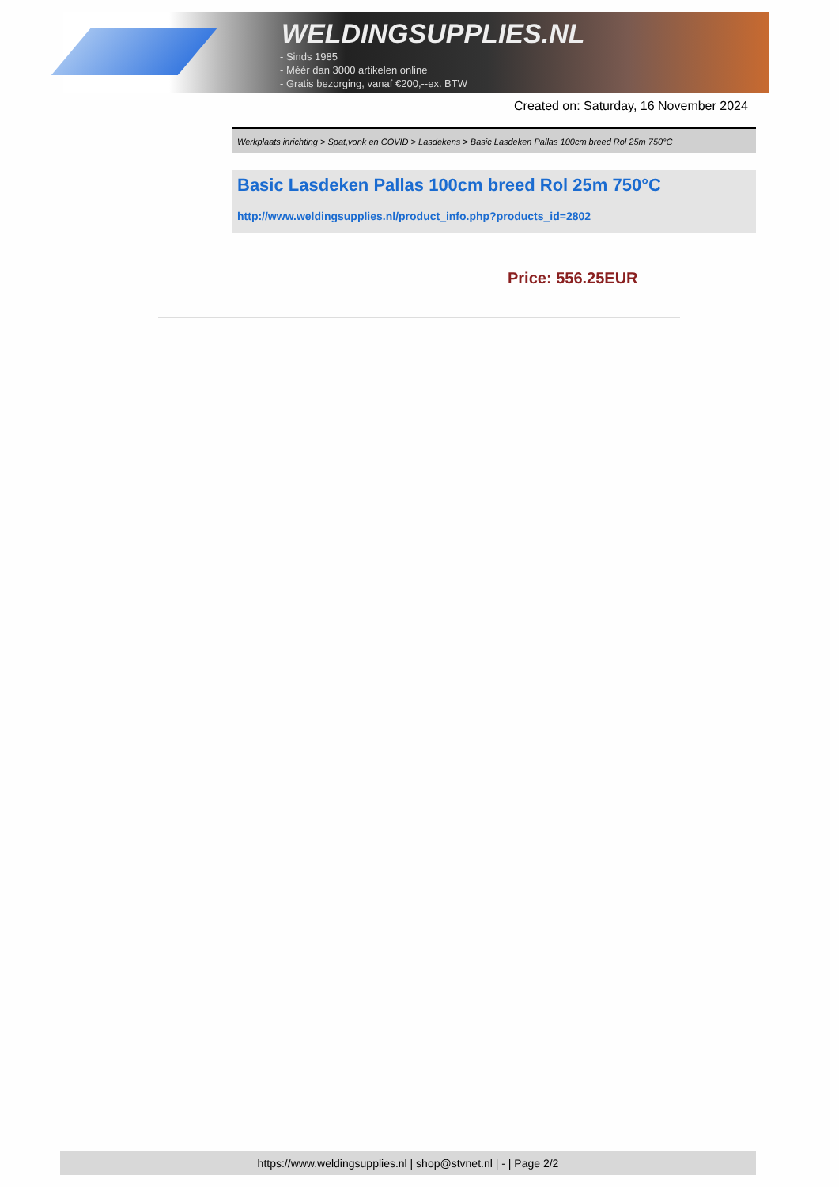WELDINGSUPPLIES.NL
- Sinds 1985
- Méér dan 3000 artikelen online
- Gratis bezorging, vanaf €200,--ex. BTW
Created on: Saturday, 16 November 2024
Werkplaats inrichting > Spat,vonk en COVID > Lasdekens > Basic Lasdeken Pallas 100cm breed Rol 25m 750°C
Basic Lasdeken Pallas 100cm breed Rol 25m 750°C
http://www.weldingsupplies.nl/product_info.php?products_id=2802
Price: 556.25EUR
https://www.weldingsupplies.nl | shop@stvnet.nl | - | Page 2/2